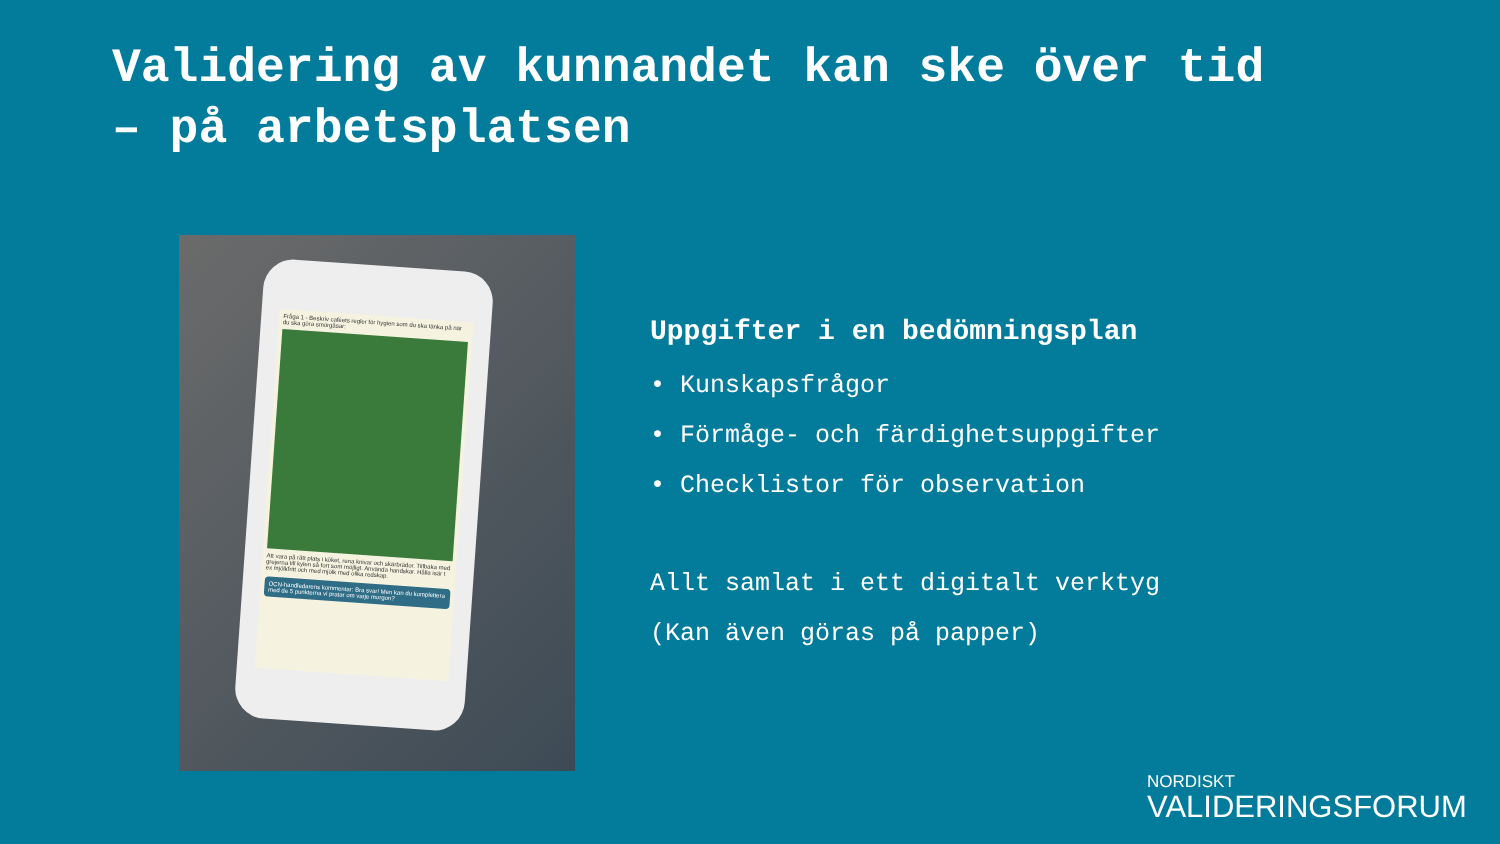Validering av kunnandet kan ske över tid
– på arbetsplatsen
Fråga 1 - Beskriv caféets regler för hygien som du ska tänka på när du ska göra smörgåsar:
Att vara på rätt plats i köket, rena knivar och skärbrädor. Tillbaka med grejerna till kylen så fort som möjligt. Använda handskar. Hålla isär t ex mjölkfritt och med mjölk med olika redskap.
OCN-handledarens kommentar: Bra svar! Men kan du komplettera med de 5 punkterna vi pratar om varje morgon?
Uppgifter i en bedömningsplan
• Kunskapsfrågor
• Förmåge- och färdighetsuppgifter
• Checklistor för observation
Allt samlat i ett digitalt verktyg
(Kan även göras på papper)
NORDISKT
VALIDERINGSFORUM